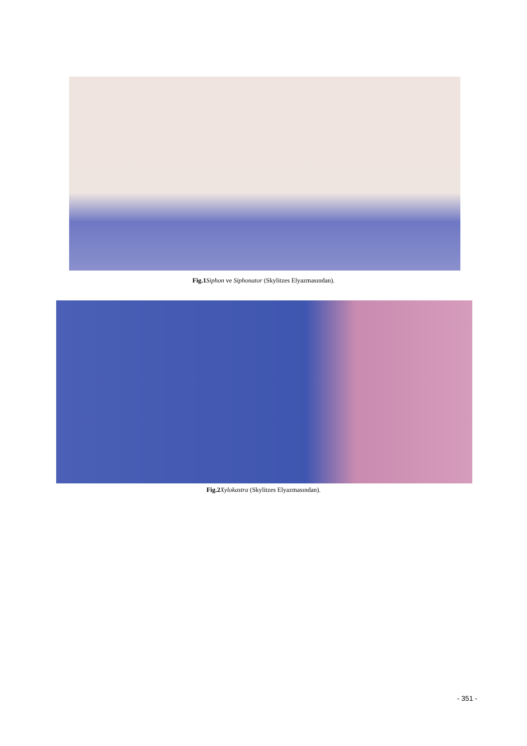Fig.1 Siphon ve Siphonator (Skylitzes Elyazmasından).
Fig.2 Xylokastra (Skylitzes Elyazmasından).
- 351 -